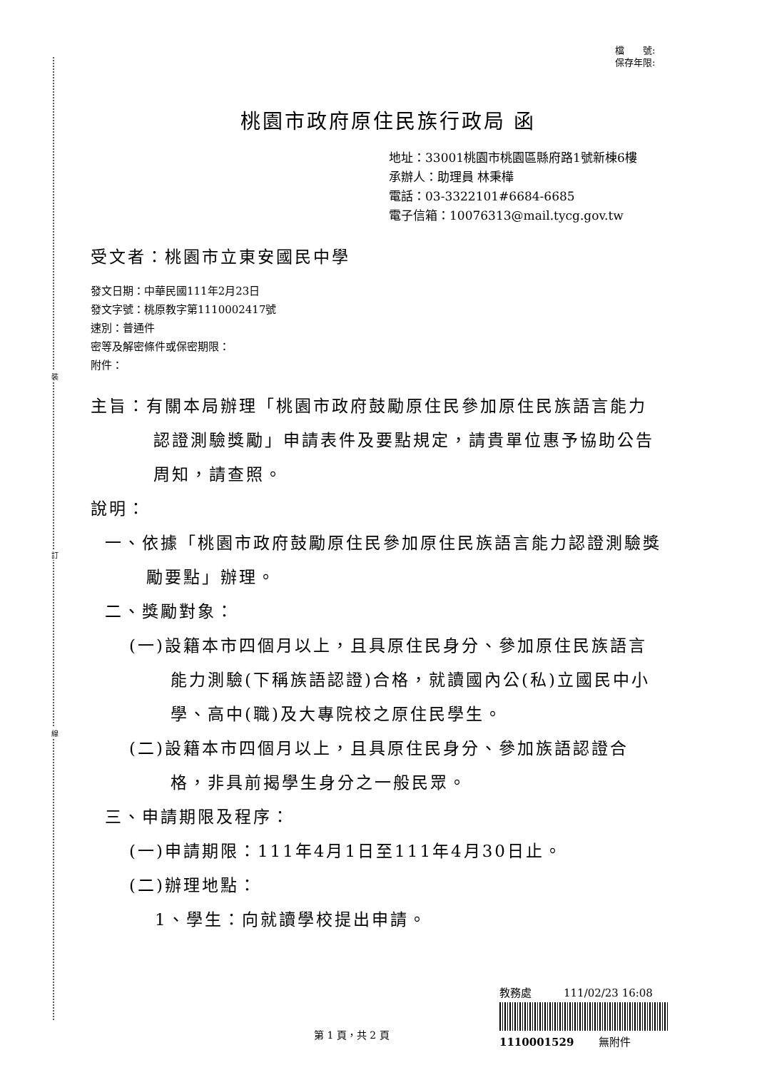裝
訂
線
檔　　號:
保存年限:
桃園市政府原住民族行政局 函
地址：33001桃園市桃園區縣府路1號新棟6樓
承辦人：助理員 林秉樺
電話：03-3322101#6684-6685
電子信箱：10076313@mail.tycg.gov.tw
受文者：桃園市立東安國民中學
發文日期：中華民國111年2月23日
發文字號：桃原教字第1110002417號
速別：普通件
密等及解密條件或保密期限：
附件：
主旨：有關本局辦理「桃園市政府鼓勵原住民參加原住民族語言能力認證測驗獎勵」申請表件及要點規定，請貴單位惠予協助公告周知，請查照。
說明：
一、依據「桃園市政府鼓勵原住民參加原住民族語言能力認證測驗獎勵要點」辦理。
二、獎勵對象：
(一)設籍本市四個月以上，且具原住民身分、參加原住民族語言能力測驗(下稱族語認證)合格，就讀國內公(私)立國民中小學、高中(職)及大專院校之原住民學生。
(二)設籍本市四個月以上，且具原住民身分、參加族語認證合格，非具前揭學生身分之一般民眾。
三、申請期限及程序：
(一)申請期限：111年4月1日至111年4月30日止。
(二)辦理地點：
1、學生：向就讀學校提出申請。
教務處　　　111/02/23 16:08
1110001529　　 無附件
第 1 頁，共 2 頁